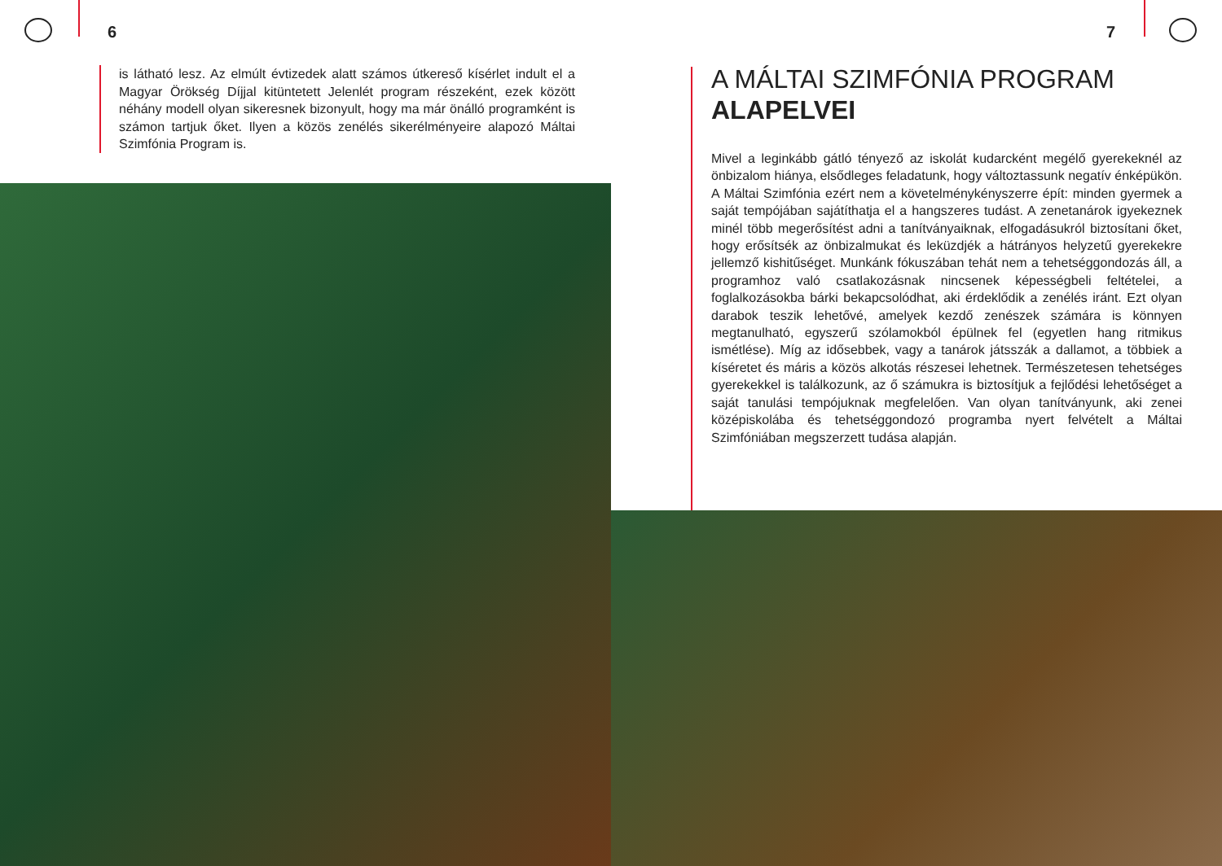6
is látható lesz. Az elmúlt évtizedek alatt számos útkereső kísérlet indult el a Magyar Örökség Díjjal kitüntetett Jelenlét program részeként, ezek között néhány modell olyan sikeresnek bizonyult, hogy ma már önálló programként is számon tartjuk őket. Ilyen a közös zenélés sikerélményeire alapozó Máltai Szimfónia Program is.
7
A MÁLTAI SZIMFÓNIA PROGRAM
ALAPELVEI
Mivel a leginkább gátló tényező az iskolát kudarcként megélő gyerekeknél az önbizalom hiánya, elsődleges feladatunk, hogy változtassunk negatív énképükön. A Máltai Szimfónia ezért nem a követelménykényszerre épít: minden gyermek a saját tempójában sajátíthatja el a hangszeres tudást. A zenetanárok igyekeznek minél több megerősítést adni a tanítványaiknak, elfogadásukról biztosítani őket, hogy erősítsék az önbizalmukat és leküzdjék a hátrányos helyzetű gyerekekre jellemző kishitűséget. Munkánk fókuszában tehát nem a tehetséggondozás áll, a programhoz való csatlakozásnak nincsenek képességbeli feltételei, a foglalkozásokba bárki bekapcsolódhat, aki érdeklődik a zenélés iránt. Ezt olyan darabok teszik lehetővé, amelyek kezdő zenészek számára is könnyen megtanulható, egyszerű szólamokból épülnek fel (egyetlen hang ritmikus ismétlése). Míg az idősebbek, vagy a tanárok játsszák a dallamot, a többiek a kíséretet és máris a közös alkotás részesei lehetnek. Természetesen tehetséges gyerekekkel is találkozunk, az ő számukra is biztosítjuk a fejlődési lehetőséget a saját tanulási tempójuknak megfelelően. Van olyan tanítványunk, aki zenei középiskolába és tehetséggondozó programba nyert felvételt a Máltai Szimfóniában megszerzett tudása alapján.